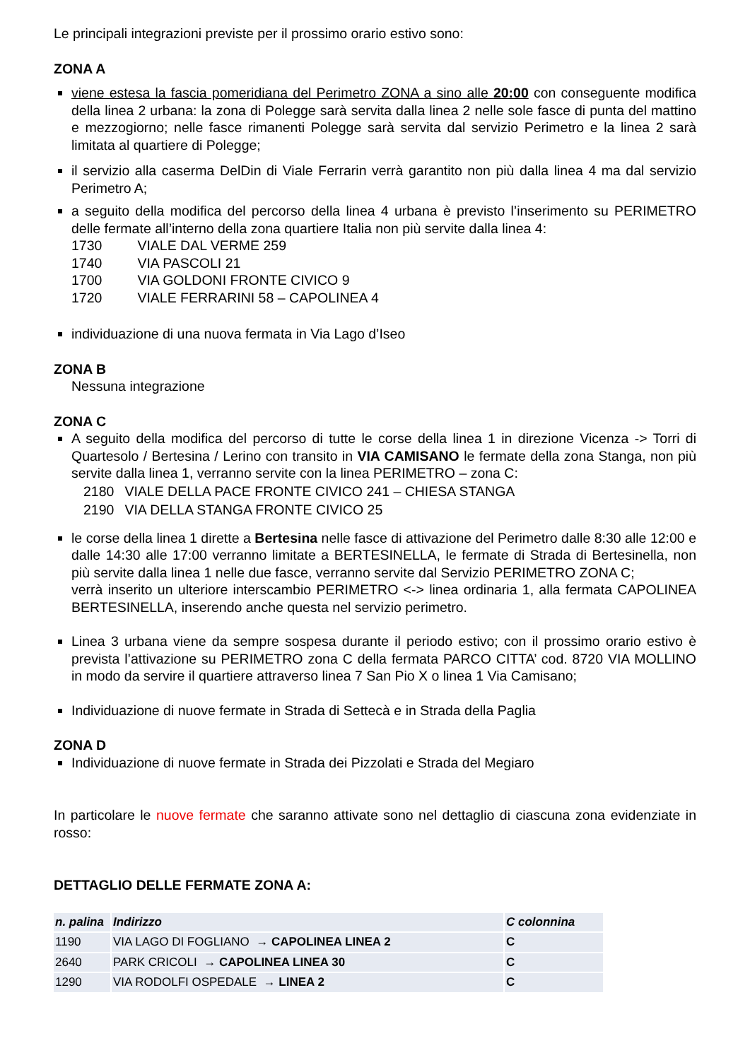Le principali integrazioni previste per il prossimo orario estivo sono:
ZONA A
viene estesa la fascia pomeridiana del Perimetro ZONA a sino alle 20:00 con conseguente modifica della linea 2 urbana: la zona di Polegge sarà servita dalla linea 2 nelle sole fasce di punta del mattino e mezzogiorno; nelle fasce rimanenti Polegge sarà servita dal servizio Perimetro e la linea 2 sarà limitata al quartiere di Polegge;
il servizio alla caserma DelDin di Viale Ferrarin verrà garantito non più dalla linea 4 ma dal servizio Perimetro A;
a seguito della modifica del percorso della linea 4 urbana è previsto l’inserimento su PERIMETRO delle fermate all’interno della zona quartiere Italia non più servite dalla linea 4:
| 1730 | VIALE DAL VERME 259 |
| 1740 | VIA PASCOLI 21 |
| 1700 | VIA GOLDONI FRONTE CIVICO 9 |
| 1720 | VIALE FERRARINI 58 – CAPOLINEA 4 |
individuazione di una nuova fermata in Via Lago d’Iseo
ZONA B
Nessuna integrazione
ZONA C
A seguito della modifica del percorso di tutte le corse della linea 1 in direzione Vicenza -> Torri di Quartesolo / Bertesina / Lerino con transito in VIA CAMISANO le fermate della zona Stanga, non più servite dalla linea 1, verranno servite con la linea PERIMETRO – zona C:
| 2180 | VIALE DELLA PACE FRONTE CIVICO 241 – CHIESA STANGA |
| 2190 | VIA DELLA STANGA FRONTE CIVICO 25 |
le corse della linea 1 dirette a Bertesina nelle fasce di attivazione del Perimetro dalle 8:30 alle 12:00 e dalle 14:30 alle 17:00 verranno limitate a BERTESINELLA, le fermate di Strada di Bertesinella, non più servite dalla linea 1 nelle due fasce, verranno servite dal Servizio PERIMETRO ZONA C;
verrà inserito un ulteriore interscambio PERIMETRO <-> linea ordinaria 1, alla fermata CAPOLINEA BERTESINELLA, inserendo anche questa nel servizio perimetro.
Linea 3 urbana viene da sempre sospesa durante il periodo estivo; con il prossimo orario estivo è prevista l’attivazione su PERIMETRO zona C della fermata PARCO CITTA’ cod. 8720 VIA MOLLINO in modo da servire il quartiere attraverso linea 7 San Pio X o linea 1 Via Camisano;
Individuazione di nuove fermate in Strada di Settecà e in Strada della Paglia
ZONA D
Individuazione di nuove fermate in Strada dei Pizzolati e Strada del Megiaro
In particolare le nuove fermate che saranno attivate sono nel dettaglio di ciascuna zona evidenziate in rosso:
DETTAGLIO DELLE FERMATE ZONA A:
| n. palina | Indirizzo | C colonnina |
| --- | --- | --- |
| 1190 | VIA LAGO DI FOGLIANO → CAPOLINEA LINEA 2 | C |
| 2640 | PARK CRICOLI → CAPOLINEA LINEA 30 | C |
| 1290 | VIA RODOLFI OSPEDALE → LINEA 2 | C |